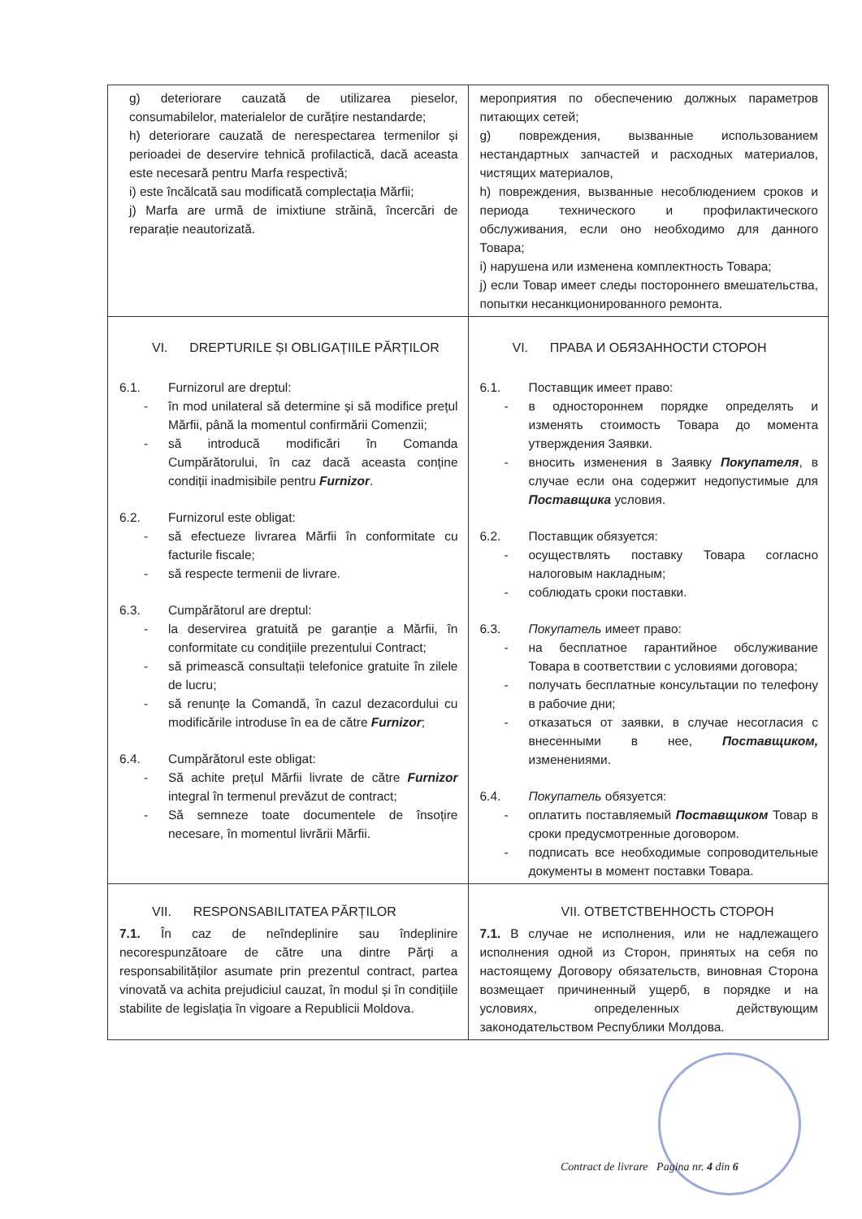| g) deteriorare cauzată de utilizarea pieselor, consumabilelor, materialelor de curățire nestandarde; h) deteriorare cauzată de nerespectarea termenilor și perioadei de deservire tehnică profilactică, dacă aceasta este necesară pentru Marfa respectivă; i) este încălcată sau modificată complectația Mărfii; j) Marfa are urmă de imixtiune străină, încercări de reparație neautorizată. | мероприятия по обеспечению должных параметров питающих сетей; g) повреждения, вызванные использованием нестандартных запчастей и расходных материалов, чистящих материалов, h) повреждения, вызванные несоблюдением сроков и периода технического и профилактического обслуживания, если оно необходимо для данного Товара; i) нарушена или изменена комплектность Товара; j) если Товар имеет следы постороннего вмешательства, попытки несанкционированного ремонта. |
| VI. DREPTURILE ȘI OBLIGAȚIILE PĂRȚILOR 6.1. Furnizorul are dreptul: - în mod unilateral să determine și să modifice prețul Mărfii, până la momentul confirmării Comenzii; - să introducă modificări în Comanda Cumpărătorului, în caz dacă aceasta conține condiții inadmisibile pentru Furnizor . 6.2. Furnizorul este obligat: - să efectueze livrarea Mărfii în conformitate cu facturile fiscale; - să respecte termenii de livrare. 6.3. Cumpărătorul are dreptul: - la deservirea gratuită pe garanție a Mărfii, în conformitate cu condițiile prezentului Contract; - să primească consultații telefonice gratuite în zilele de lucru; - să renunțe la Comandă, în cazul dezacordului cu modificările introduse în ea de către Furnizor ; 6.4. Cumpărătorul este obligat: - Să achite prețul Mărfii livrate de către Furnizor integral în termenul prevăzut de contract; - Să semneze toate documentele de însoțire necesare, în momentul livrării Mărfii. | VI. ПРАВА И ОБЯЗАННОСТИ СТОРОН 6.1. Поставщик имеет право: - в одностороннем порядке определять и изменять стоимость Товара до момента утверждения Заявки. - вносить изменения в Заявку Покупателя , в случае если она содержит недопустимые для Поставщика условия. 6.2. Поставщик обязуется: - осуществлять поставку Товара согласно налоговым накладным; - соблюдать сроки поставки. 6.3. Покупатель имеет право: - на бесплатное гарантийное обслуживание Товара в соответствии с условиями договора; - получать бесплатные консультации по телефону в рабочие дни; - отказаться от заявки, в случае несогласия с внесенными в нее, Поставщиком, изменениями. 6.4. Покупатель обязуется: - оплатить поставляемый Поставщиком Товар в сроки предусмотренные договором. - подписать все необходимые сопроводительные документы в момент поставки Товара. |
| VII. RESPONSABILITATEA PĂRȚILOR 7.1. În caz de neîndeplinire sau îndeplinire necorespunzătoare de către una dintre Părți a responsabilităților asumate prin prezentul contract, partea vinovată va achita prejudiciul cauzat, în modul și în condițiile stabilite de legislația în vigoare a Republicii Moldova. | VII. ОТВЕТСТВЕННОСТЬ СТОРОН 7.1. В случае не исполнения, или не надлежащего исполнения одной из Сторон, принятых на себя по настоящему Договору обязательств, виновная Сторона возмещает причиненный ущерб, в порядке и на условиях, определенных действующим законодательством Республики Молдова. |
Contract de livrare Pagina nr. 4 din 6